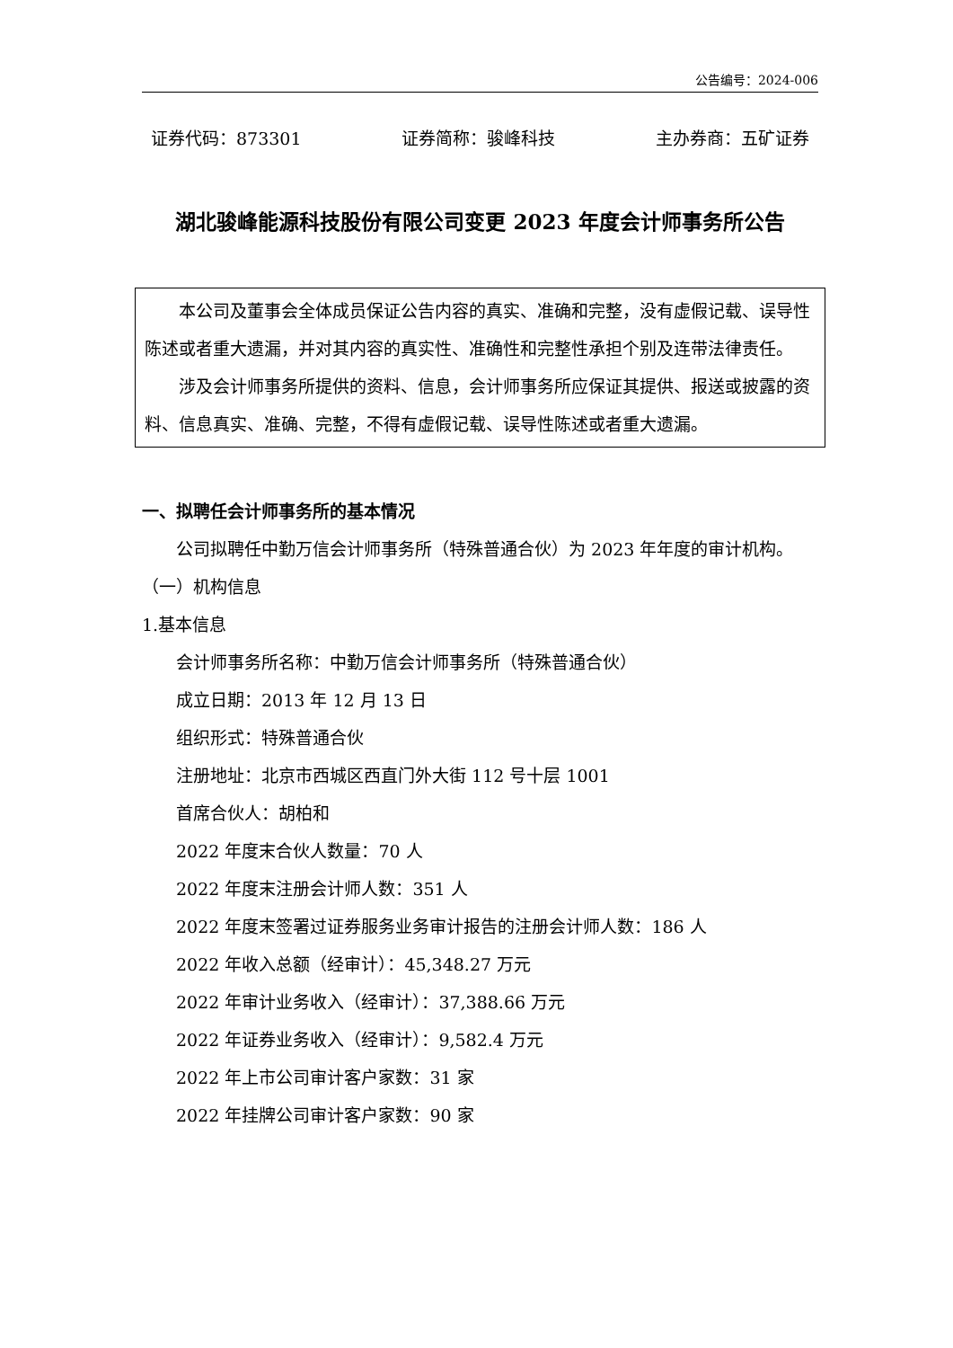公告编号：2024-006
证券代码：873301 证券简称：骏峰科技 主办券商：五矿证券
湖北骏峰能源科技股份有限公司变更 2023 年度会计师事务所公告
本公司及董事会全体成员保证公告内容的真实、准确和完整，没有虚假记载、误导性陈述或者重大遗漏，并对其内容的真实性、准确性和完整性承担个别及连带法律责任。
涉及会计师事务所提供的资料、信息，会计师事务所应保证其提供、报送或披露的资料、信息真实、准确、完整，不得有虚假记载、误导性陈述或者重大遗漏。
一、拟聘任会计师事务所的基本情况
公司拟聘任中勤万信会计师事务所（特殊普通合伙）为 2023 年年度的审计机构。
（一）机构信息
1.基本信息
会计师事务所名称：中勤万信会计师事务所（特殊普通合伙）
成立日期：2013 年 12 月 13 日
组织形式：特殊普通合伙
注册地址：北京市西城区西直门外大街 112 号十层 1001
首席合伙人：胡柏和
2022 年度末合伙人数量：70 人
2022 年度末注册会计师人数：351 人
2022 年度末签署过证券服务业务审计报告的注册会计师人数：186 人
2022 年收入总额（经审计）：45,348.27 万元
2022 年审计业务收入（经审计）：37,388.66 万元
2022 年证券业务收入（经审计）：9,582.4 万元
2022 年上市公司审计客户家数：31 家
2022 年挂牌公司审计客户家数：90 家